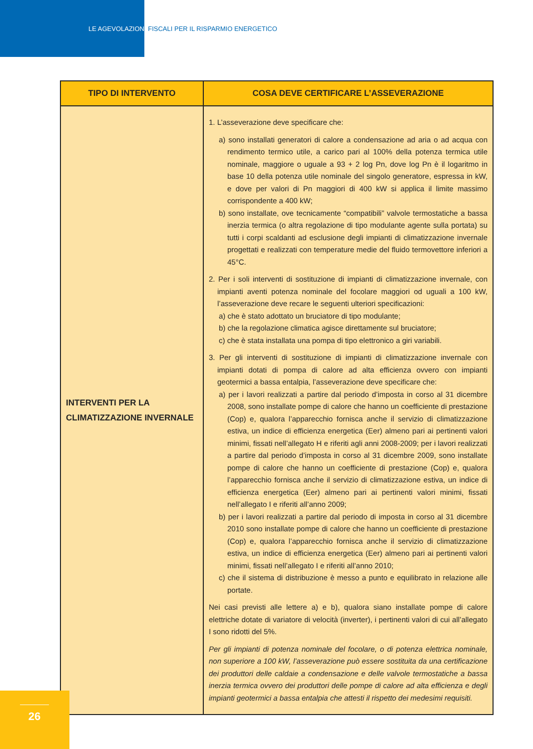LE AGEVOLAZIONI FISCALI PER IL RISPARMIO ENERGETICO
| TIPO DI INTERVENTO | COSA DEVE CERTIFICARE L’ASSEVERAZIONE |
| --- | --- |
| INTERVENTI PER LA CLIMATIZZAZIONE INVERNALE | 1. L’asseverazione deve specificare che: a) sono installati generatori di calore a condensazione ad aria o ad acqua con rendimento termico utile, a carico pari al 100% della potenza termica utile nominale, maggiore o uguale a 93 + 2 log Pn, dove log Pn è il logaritmo in base 10 della potenza utile nominale del singolo generatore, espressa in kW, e dove per valori di Pn maggiori di 400 kW si applica il limite massimo corrispondente a 400 kW; b) sono installate, ove tecnicamente “compatibili” valvole termostatiche a bassa inerzia termica (o altra regolazione di tipo modulante agente sulla portata) su tutti i corpi scaldanti ad esclusione degli impianti di climatizzazione invernale progettati e realizzati con temperature medie del fluido termovettore inferiori a 45°C. 2. Per i soli interventi di sostituzione di impianti di climatizzazione invernale, con impianti aventi potenza nominale del focolare maggiori od uguali a 100 kW, l’asseverazione deve recare le seguenti ulteriori specificazioni: a) che è stato adottato un bruciatore di tipo modulante; b) che la regolazione climatica agisce direttamente sul bruciatore; c) che è stata installata una pompa di tipo elettronico a giri variabili. 3. Per gli interventi di sostituzione di impianti di climatizzazione invernale con impianti dotati di pompa di calore ad alta efficienza ovvero con impianti geotermici a bassa entalpia, l’asseverazione deve specificare che: a) per i lavori realizzati a partire dal periodo d’imposta in corso al 31 dicembre 2008, sono installate pompe di calore che hanno un coefficiente di prestazione (Cop) e, qualora l’apparecchio fornisca anche il servizio di climatizzazione estiva, un indice di efficienza energetica (Eer) almeno pari ai pertinenti valori minimi, fissati nell’allegato H e riferiti agli anni 2008-2009; per i lavori realizzati a partire dal periodo d’imposta in corso al 31 dicembre 2009, sono installate pompe di calore che hanno un coefficiente di prestazione (Cop) e, qualora l’apparecchio fornisca anche il servizio di climatizzazione estiva, un indice di efficienza energetica (Eer) almeno pari ai pertinenti valori minimi, fissati nell’allegato I e riferiti all’anno 2009; b) per i lavori realizzati a partire dal periodo di imposta in corso al 31 dicembre 2010 sono installate pompe di calore che hanno un coefficiente di prestazione (Cop) e, qualora l’apparecchio fornisca anche il servizio di climatizzazione estiva, un indice di efficienza energetica (Eer) almeno pari ai pertinenti valori minimi, fissati nell’allegato I e riferiti all’anno 2010; c) che il sistema di distribuzione è messo a punto e equilibrato in relazione alle portate. Nei casi previsti alle lettere a) e b), qualora siano installate pompe di calore elettriche dotate di variatore di velocità (inverter), i pertinenti valori di cui all’allegato I sono ridotti del 5%. Per gli impianti di potenza nominale del focolare, o di potenza elettrica nominale, non superiore a 100 kW, l’asseverazione può essere sostituita da una certificazione dei produttori delle caldaie a condensazione e delle valvole termostatiche a bassa inerzia termica ovvero dei produttori delle pompe di calore ad alta efficienza e degli impianti geotermici a bassa entalpia che attesti il rispetto dei medesimi requisiti. |
26